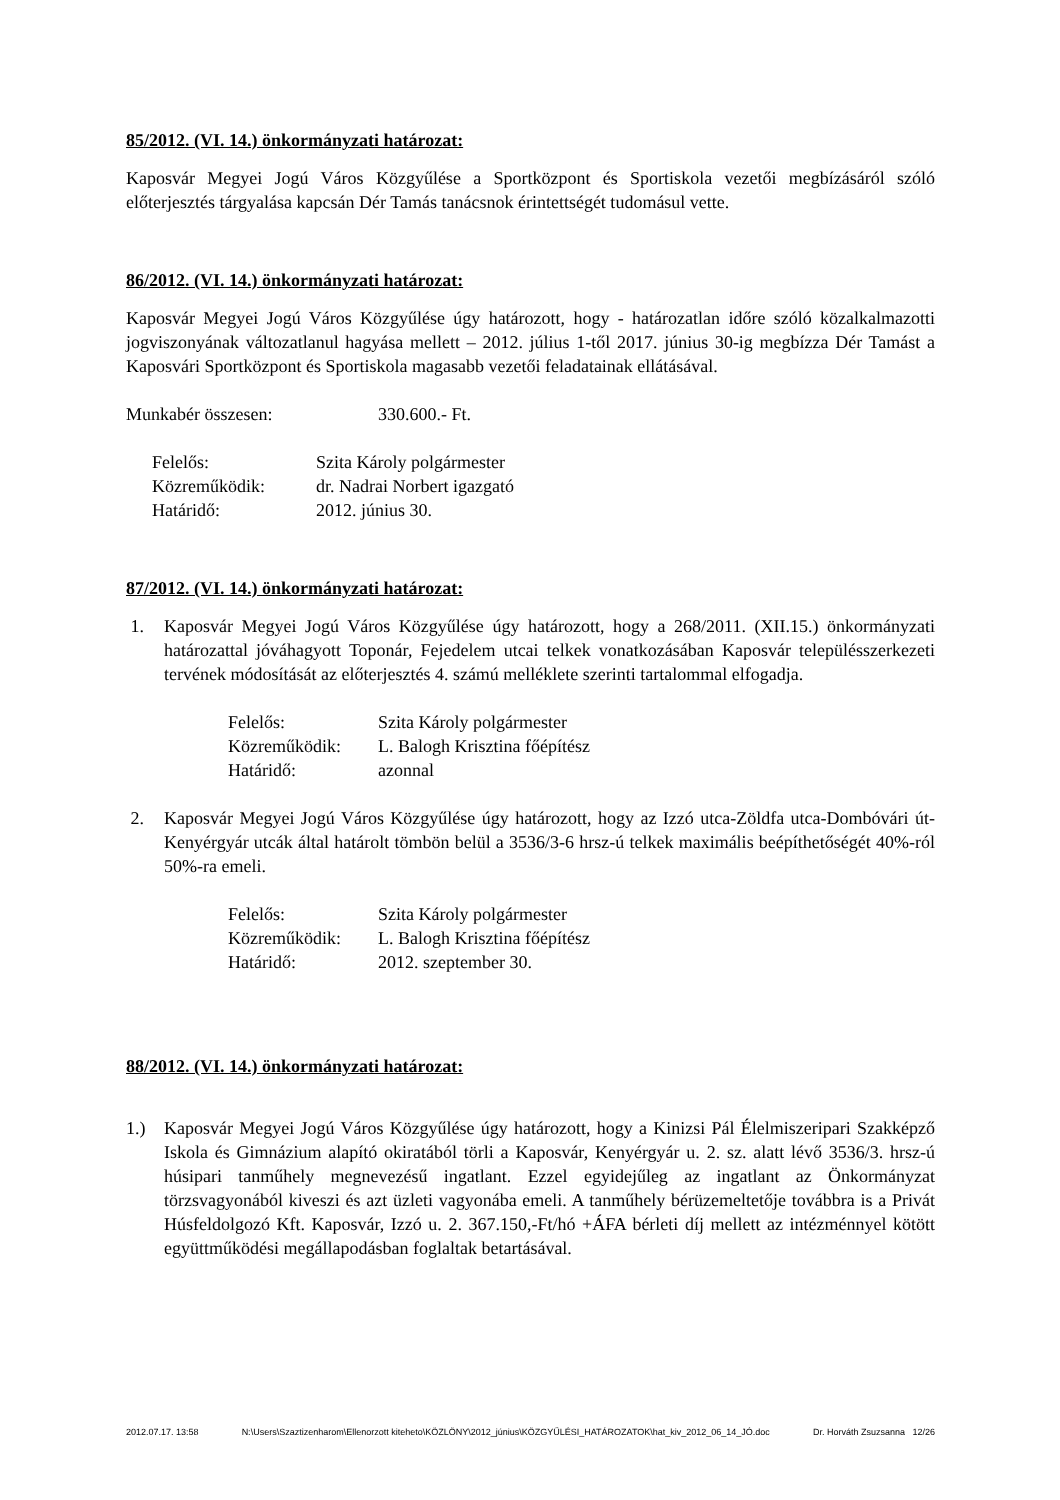85/2012. (VI. 14.) önkormányzati határozat:
Kaposvár Megyei Jogú Város Közgyűlése a Sportközpont és Sportiskola vezetői megbízásáról szóló előterjesztés tárgyalása kapcsán Dér Tamás tanácsnok érintettségét tudomásul vette.
86/2012. (VI. 14.) önkormányzati határozat:
Kaposvár Megyei Jogú Város Közgyűlése úgy határozott, hogy - határozatlan időre szóló közalkalmazotti jogviszonyának változatlanul hagyása mellett – 2012. július 1-től 2017. június 30-ig megbízza Dér Tamást a Kaposvári Sportközpont és Sportiskola magasabb vezetői feladatainak ellátásával.
| Munkabér összesen: | 330.600.- Ft. |
| Felelős: | Szita Károly polgármester |
| Közreműködik: | dr. Nadrai Norbert igazgató |
| Határidő: | 2012. június 30. |
87/2012. (VI. 14.) önkormányzati határozat:
1. Kaposvár Megyei Jogú Város Közgyűlése úgy határozott, hogy a 268/2011. (XII.15.) önkormányzati határozattal jóváhagyott Toponár, Fejedelem utcai telkek vonatkozásában Kaposvár településszerkezeti tervének módosítását az előterjesztés 4. számú melléklete szerinti tartalommal elfogadja.
| Felelős: | Szita Károly polgármester |
| Közreműködik: | L. Balogh Krisztina főépítész |
| Határidő: | azonnal |
2. Kaposvár Megyei Jogú Város Közgyűlése úgy határozott, hogy az Izzó utca-Zöldfa utca-Dombóvári út-Kenyérgyár utcák által határolt tömbön belül a 3536/3-6 hrsz-ú telkek maximális beépíthetőségét 40%-ról 50%-ra emeli.
| Felelős: | Szita Károly polgármester |
| Közreműködik: | L. Balogh Krisztina főépítész |
| Határidő: | 2012. szeptember 30. |
88/2012. (VI. 14.) önkormányzati határozat:
1.) Kaposvár Megyei Jogú Város Közgyűlése úgy határozott, hogy a Kinizsi Pál Élelmiszeripari Szakképző Iskola és Gimnázium alapító okiratából törli a Kaposvár, Kenyérgyár u. 2. sz. alatt lévő 3536/3. hrsz-ú húsipari tanműhely megnevezésű ingatlant. Ezzel egyidejűleg az ingatlant az Önkormányzat törzsvagyonából kiveszi és azt üzleti vagyonába emeli. A tanműhely bérüzemeltetője továbbra is a Privát Húsfeldolgozó Kft. Kaposvár, Izzó u. 2. 367.150,-Ft/hó +ÁFA bérleti díj mellett az intézménnyel kötött együttműködési megállapodásban foglaltak betartásával.
2012.07.17. 13:58 N:\Users\Szaztizenharom\Ellenorzott kiteheto\KÖZLÖNY\2012_június\KÖZGYŰLÉSI_HATÁROZATOK\hat_kiv_2012_06_14_JÓ.doc Dr. Horváth Zsuzsanna 12/26